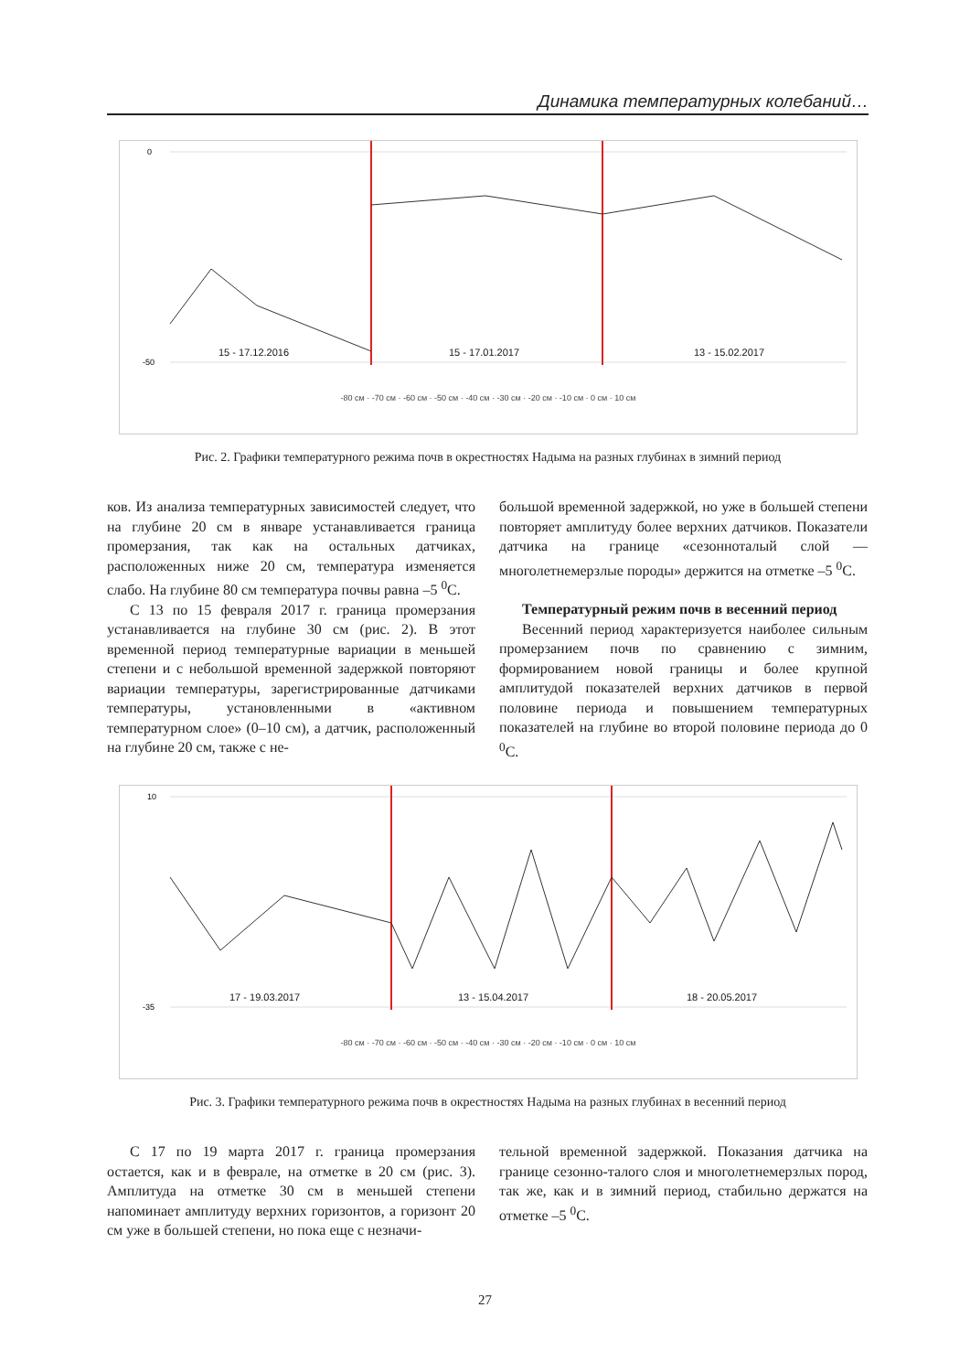Динамика температурных колебаний…
0
-50
15 - 17.12.2016
15 - 17.01.2017
13 - 15.02.2017
-80 см · -70 см · -60 см · -50 см · -40 см · -30 см · -20 см · -10 см · 0 см · 10 см
Рис. 2. Графики температурного режима почв в окрестностях Надыма на разных глубинах в зимний период
ков. Из анализа температурных зависимостей следует, что на глубине 20 см в январе устанавливается граница промерзания, так как на остальных датчиках, расположенных ниже 20 см, температура изменяется слабо. На глубине 80 см температура почвы равна –5 <sup>0</sup>С.
С 13 по 15 февраля 2017 г. граница промерзания устанавливается на глубине 30 см (рис. 2). В этот временной период температурные вариации в меньшей степени и с небольшой временной задержкой повторяют вариации температуры, зарегистрированные датчиками температуры, установленными в «активном температурном слое» (0–10 см), а датчик, расположенный на глубине 20 см, также с не-
большой временной задержкой, но уже в большей степени повторяет амплитуду более верхних датчиков. Показатели датчика на границе «сезоннотaлый слой — многолетнемерзлые породы» держится на отметке –5 <sup>0</sup>С.
Температурный режим почв в весенний период
Весенний период характеризуется наиболее сильным промерзанием почв по сравнению с зимним, формированием новой границы и более крупной амплитудой показателей верхних датчиков в первой половине периода и повышением температурных показателей на глубине во второй половине периода до 0 <sup>0</sup>С.
10
-35
17 - 19.03.2017
13 - 15.04.2017
18 - 20.05.2017
-80 см · -70 см · -60 см · -50 см · -40 см · -30 см · -20 см · -10 см · 0 см · 10 см
Рис. 3. Графики температурного режима почв в окрестностях Надыма на разных глубинах в весенний период
С 17 по 19 марта 2017 г. граница промерзания остается, как и в феврале, на отметке в 20 см (рис. 3). Амплитуда на отметке 30 см в меньшей степени напоминает амплитуду верхних горизонтов, а горизонт 20 см уже в большей степени, но пока еще с незначи-
тельной временной задержкой. Показания датчика на границе сезонно-талого слоя и многолетнемерзлых пород, так же, как и в зимний период, стабильно держатся на отметке –5 <sup>0</sup>С.
27